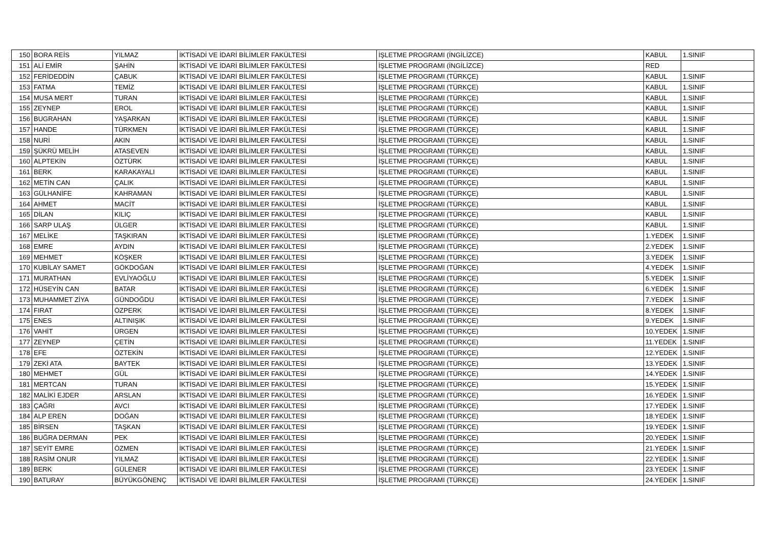| 150 | BORA REİS | YILMAZ | İKTİSADİ VE İDARİ BİLİMLER FAKÜLTESİ | İŞLETME PROGRAMI (İNGİLİZCE) | KABUL | 1.SINIF |
| 151 | ALİ EMİR | ŞAHİN | İKTİSADİ VE İDARİ BİLİMLER FAKÜLTESİ | İŞLETME PROGRAMI (İNGİLİZCE) | RED | |
| 152 | FERİDEDDİN | ÇABUK | İKTİSADİ VE İDARİ BİLİMLER FAKÜLTESİ | İŞLETME PROGRAMI (TÜRKÇE) | KABUL | 1.SINIF |
| 153 | FATMA | TEMİZ | İKTİSADİ VE İDARİ BİLİMLER FAKÜLTESİ | İŞLETME PROGRAMI (TÜRKÇE) | KABUL | 1.SINIF |
| 154 | MUSA MERT | TURAN | İKTİSADİ VE İDARİ BİLİMLER FAKÜLTESİ | İŞLETME PROGRAMI (TÜRKÇE) | KABUL | 1.SINIF |
| 155 | ZEYNEP | EROL | İKTİSADİ VE İDARİ BİLİMLER FAKÜLTESİ | İŞLETME PROGRAMI (TÜRKÇE) | KABUL | 1.SINIF |
| 156 | BUGRAHAN | YAŞARKAN | İKTİSADİ VE İDARİ BİLİMLER FAKÜLTESİ | İŞLETME PROGRAMI (TÜRKÇE) | KABUL | 1.SINIF |
| 157 | HANDE | TÜRKMEN | İKTİSADİ VE İDARİ BİLİMLER FAKÜLTESİ | İŞLETME PROGRAMI (TÜRKÇE) | KABUL | 1.SINIF |
| 158 | NURİ | AKIN | İKTİSADİ VE İDARİ BİLİMLER FAKÜLTESİ | İŞLETME PROGRAMI (TÜRKÇE) | KABUL | 1.SINIF |
| 159 | ŞÜKRÜ MELİH | ATASEVEN | İKTİSADİ VE İDARİ BİLİMLER FAKÜLTESİ | İŞLETME PROGRAMI (TÜRKÇE) | KABUL | 1.SINIF |
| 160 | ALPTEKİN | ÖZTÜRK | İKTİSADİ VE İDARİ BİLİMLER FAKÜLTESİ | İŞLETME PROGRAMI (TÜRKÇE) | KABUL | 1.SINIF |
| 161 | BERK | KARAKAYALI | İKTİSADİ VE İDARİ BİLİMLER FAKÜLTESİ | İŞLETME PROGRAMI (TÜRKÇE) | KABUL | 1.SINIF |
| 162 | METİN CAN | ÇALIK | İKTİSADİ VE İDARİ BİLİMLER FAKÜLTESİ | İŞLETME PROGRAMI (TÜRKÇE) | KABUL | 1.SINIF |
| 163 | GÜLHANİFE | KAHRAMAN | İKTİSADİ VE İDARİ BİLİMLER FAKÜLTESİ | İŞLETME PROGRAMI (TÜRKÇE) | KABUL | 1.SINIF |
| 164 | AHMET | MACİT | İKTİSADİ VE İDARİ BİLİMLER FAKÜLTESİ | İŞLETME PROGRAMI (TÜRKÇE) | KABUL | 1.SINIF |
| 165 | DİLAN | KILIÇ | İKTİSADİ VE İDARİ BİLİMLER FAKÜLTESİ | İŞLETME PROGRAMI (TÜRKÇE) | KABUL | 1.SINIF |
| 166 | SARP ULAŞ | ÜLGER | İKTİSADİ VE İDARİ BİLİMLER FAKÜLTESİ | İŞLETME PROGRAMI (TÜRKÇE) | KABUL | 1.SINIF |
| 167 | MELİKE | TAŞKIRAN | İKTİSADİ VE İDARİ BİLİMLER FAKÜLTESİ | İŞLETME PROGRAMI (TÜRKÇE) | 1.YEDEK | 1.SINIF |
| 168 | EMRE | AYDIN | İKTİSADİ VE İDARİ BİLİMLER FAKÜLTESİ | İŞLETME PROGRAMI (TÜRKÇE) | 2.YEDEK | 1.SINIF |
| 169 | MEHMET | KÖŞKER | İKTİSADİ VE İDARİ BİLİMLER FAKÜLTESİ | İŞLETME PROGRAMI (TÜRKÇE) | 3.YEDEK | 1.SINIF |
| 170 | KUBİLAY SAMET | GÖKDOĞAN | İKTİSADİ VE İDARİ BİLİMLER FAKÜLTESİ | İŞLETME PROGRAMI (TÜRKÇE) | 4.YEDEK | 1.SINIF |
| 171 | MURATHAN | EVLİYAOĞLU | İKTİSADİ VE İDARİ BİLİMLER FAKÜLTESİ | İŞLETME PROGRAMI (TÜRKÇE) | 5.YEDEK | 1.SINIF |
| 172 | HÜSEYİN CAN | BATAR | İKTİSADİ VE İDARİ BİLİMLER FAKÜLTESİ | İŞLETME PROGRAMI (TÜRKÇE) | 6.YEDEK | 1.SINIF |
| 173 | MUHAMMET ZİYA | GÜNDOĞDU | İKTİSADİ VE İDARİ BİLİMLER FAKÜLTESİ | İŞLETME PROGRAMI (TÜRKÇE) | 7.YEDEK | 1.SINIF |
| 174 | FIRAT | ÖZPERK | İKTİSADİ VE İDARİ BİLİMLER FAKÜLTESİ | İŞLETME PROGRAMI (TÜRKÇE) | 8.YEDEK | 1.SINIF |
| 175 | ENES | ALTINIŞIK | İKTİSADİ VE İDARİ BİLİMLER FAKÜLTESİ | İŞLETME PROGRAMI (TÜRKÇE) | 9.YEDEK | 1.SINIF |
| 176 | VAHİT | ÜRGEN | İKTİSADİ VE İDARİ BİLİMLER FAKÜLTESİ | İŞLETME PROGRAMI (TÜRKÇE) | 10.YEDEK | 1.SINIF |
| 177 | ZEYNEP | ÇETİN | İKTİSADİ VE İDARİ BİLİMLER FAKÜLTESİ | İŞLETME PROGRAMI (TÜRKÇE) | 11.YEDEK | 1.SINIF |
| 178 | EFE | ÖZTEKİN | İKTİSADİ VE İDARİ BİLİMLER FAKÜLTESİ | İŞLETME PROGRAMI (TÜRKÇE) | 12.YEDEK | 1.SINIF |
| 179 | ZEKİ ATA | BAYTEK | İKTİSADİ VE İDARİ BİLİMLER FAKÜLTESİ | İŞLETME PROGRAMI (TÜRKÇE) | 13.YEDEK | 1.SINIF |
| 180 | MEHMET | GÜL | İKTİSADİ VE İDARİ BİLİMLER FAKÜLTESİ | İŞLETME PROGRAMI (TÜRKÇE) | 14.YEDEK | 1.SINIF |
| 181 | MERTCAN | TURAN | İKTİSADİ VE İDARİ BİLİMLER FAKÜLTESİ | İŞLETME PROGRAMI (TÜRKÇE) | 15.YEDEK | 1.SINIF |
| 182 | MALİKİ EJDER | ARSLAN | İKTİSADİ VE İDARİ BİLİMLER FAKÜLTESİ | İŞLETME PROGRAMI (TÜRKÇE) | 16.YEDEK | 1.SINIF |
| 183 | ÇAĞRI | AVCI | İKTİSADİ VE İDARİ BİLİMLER FAKÜLTESİ | İŞLETME PROGRAMI (TÜRKÇE) | 17.YEDEK | 1.SINIF |
| 184 | ALP EREN | DOĞAN | İKTİSADİ VE İDARİ BİLİMLER FAKÜLTESİ | İŞLETME PROGRAMI (TÜRKÇE) | 18.YEDEK | 1.SINIF |
| 185 | BİRSEN | TAŞKAN | İKTİSADİ VE İDARİ BİLİMLER FAKÜLTESİ | İŞLETME PROGRAMI (TÜRKÇE) | 19.YEDEK | 1.SINIF |
| 186 | BUĞRA DERMAN | PEK | İKTİSADİ VE İDARİ BİLİMLER FAKÜLTESİ | İŞLETME PROGRAMI (TÜRKÇE) | 20.YEDEK | 1.SINIF |
| 187 | SEYİT EMRE | ÖZMEN | İKTİSADİ VE İDARİ BİLİMLER FAKÜLTESİ | İŞLETME PROGRAMI (TÜRKÇE) | 21.YEDEK | 1.SINIF |
| 188 | RASİM ONUR | YILMAZ | İKTİSADİ VE İDARİ BİLİMLER FAKÜLTESİ | İŞLETME PROGRAMI (TÜRKÇE) | 22.YEDEK | 1.SINIF |
| 189 | BERK | GÜLENER | İKTİSADİ VE İDARİ BİLİMLER FAKÜLTESİ | İŞLETME PROGRAMI (TÜRKÇE) | 23.YEDEK | 1.SINIF |
| 190 | BATURAY | BÜYÜKGÖNENÇ | İKTİSADİ VE İDARİ BİLİMLER FAKÜLTESİ | İŞLETME PROGRAMI (TÜRKÇE) | 24.YEDEK | 1.SINIF |